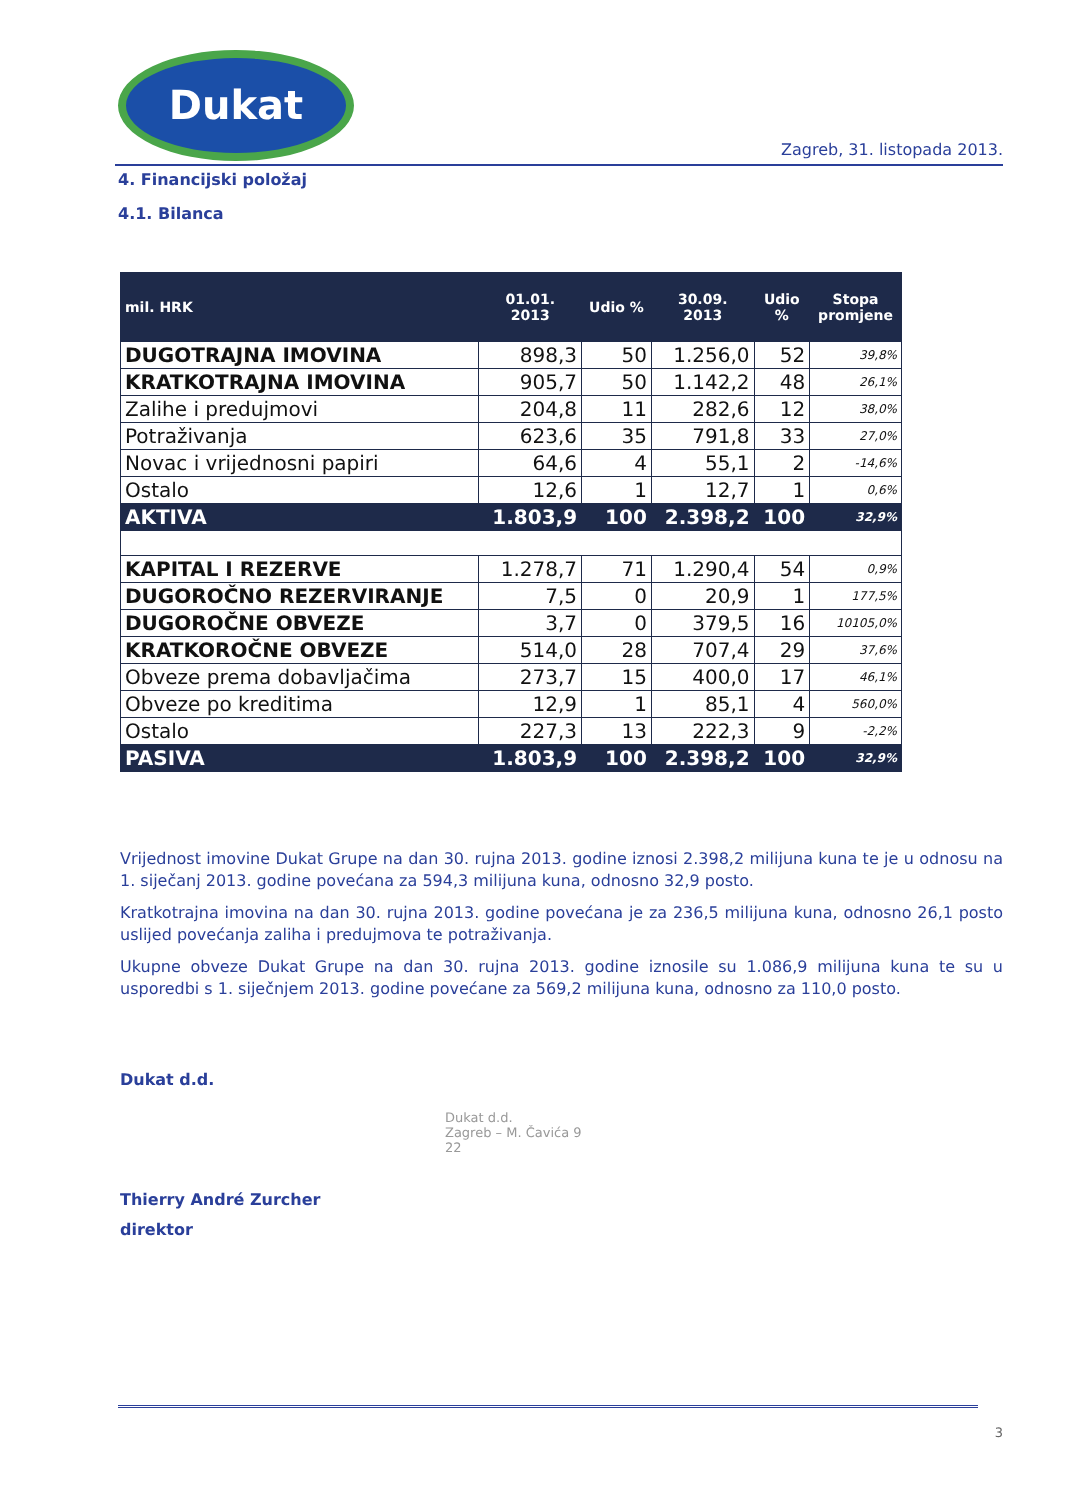Dukat
Zagreb, 31. listopada 2013.
4. Financijski položaj
4.1. Bilanca
| mil. HRK | 01.01. 2013 | Udio % | 30.09. 2013 | Udio % | Stopa promjene |
| --- | --- | --- | --- | --- | --- |
| DUGOTRAJNA IMOVINA | 898,3 | 50 | 1.256,0 | 52 | 39,8% |
| KRATKOTRAJNA IMOVINA | 905,7 | 50 | 1.142,2 | 48 | 26,1% |
| Zalihe i predujmovi | 204,8 | 11 | 282,6 | 12 | 38,0% |
| Potraživanja | 623,6 | 35 | 791,8 | 33 | 27,0% |
| Novac i vrijednosni papiri | 64,6 | 4 | 55,1 | 2 | -14,6% |
| Ostalo | 12,6 | 1 | 12,7 | 1 | 0,6% |
| AKTIVA | 1.803,9 | 100 | 2.398,2 | 100 | 32,9% |
| KAPITAL I REZERVE | 1.278,7 | 71 | 1.290,4 | 54 | 0,9% |
| DUGOROČNO REZERVIRANJE | 7,5 | 0 | 20,9 | 1 | 177,5% |
| DUGOROČNE OBVEZE | 3,7 | 0 | 379,5 | 16 | 10105,0% |
| KRATKOROČNE OBVEZE | 514,0 | 28 | 707,4 | 29 | 37,6% |
| Obveze prema dobavljačima | 273,7 | 15 | 400,0 | 17 | 46,1% |
| Obveze po kreditima | 12,9 | 1 | 85,1 | 4 | 560,0% |
| Ostalo | 227,3 | 13 | 222,3 | 9 | -2,2% |
| PASIVA | 1.803,9 | 100 | 2.398,2 | 100 | 32,9% |
Vrijednost imovine Dukat Grupe na dan 30. rujna 2013. godine iznosi 2.398,2 milijuna kuna te je u odnosu na 1. siječanj 2013. godine povećana za 594,3 milijuna kuna, odnosno 32,9 posto.
Kratkotrajna imovina na dan 30. rujna 2013. godine povećana je za 236,5 milijuna kuna, odnosno 26,1 posto uslijed povećanja zaliha i predujmova te potraživanja.
Ukupne obveze Dukat Grupe na dan 30. rujna 2013. godine iznosile su 1.086,9 milijuna kuna te su u usporedbi s 1. siječnjem 2013. godine povećane za 569,2 milijuna kuna, odnosno za 110,0 posto.
Dukat d.d.
Thierry André Zurcher
direktor
Dukat d.d.
Zagreb – M. Čavića 9
22
3